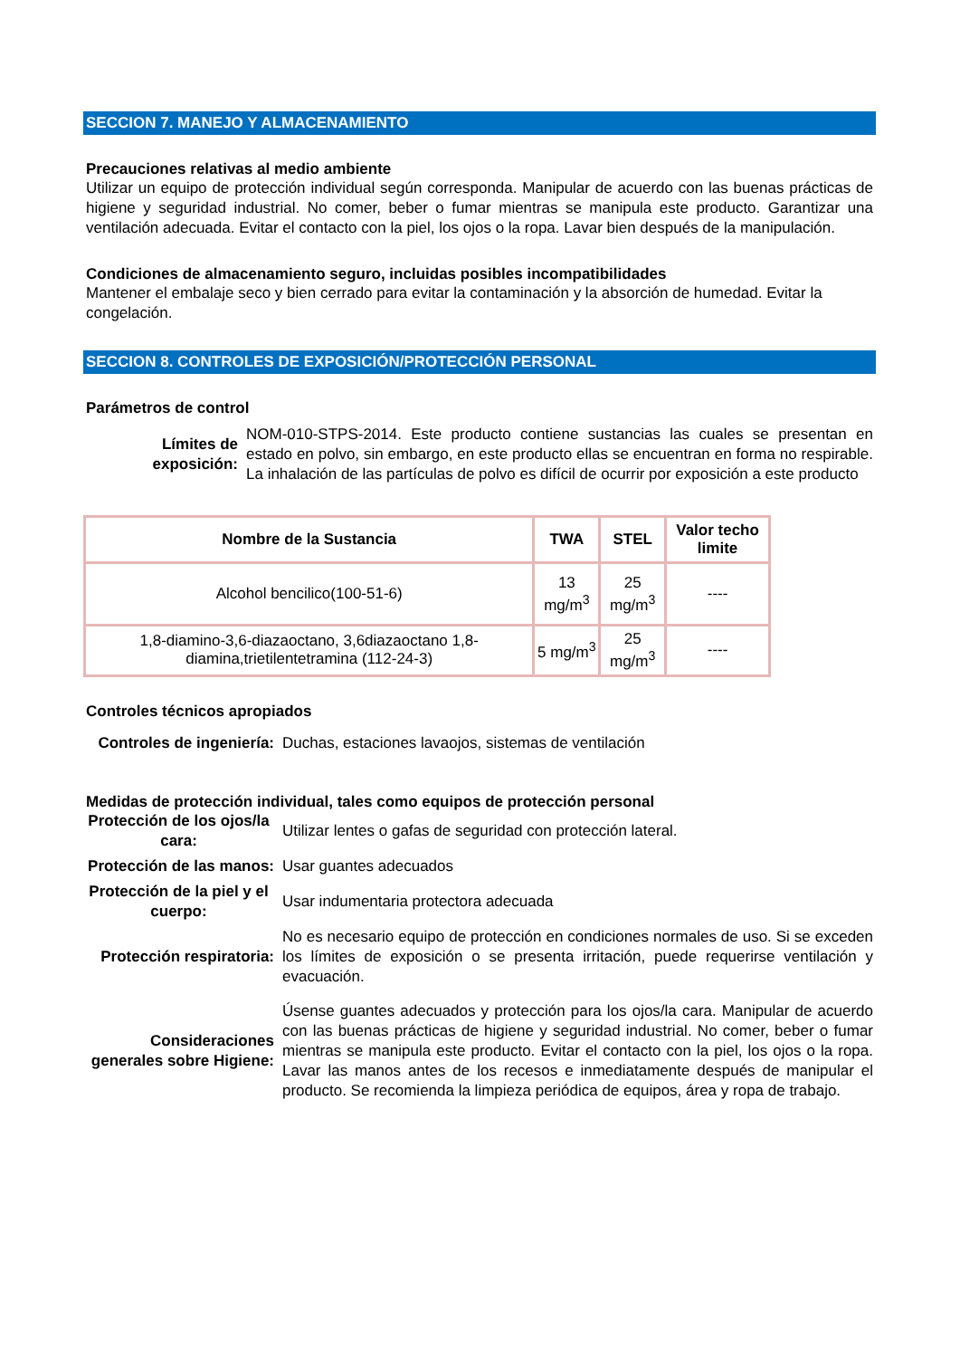SECCION 7. MANEJO Y ALMACENAMIENTO
Precauciones relativas al medio ambiente
Utilizar un equipo de protección individual según corresponda. Manipular de acuerdo con las buenas prácticas de higiene y seguridad industrial. No comer, beber o fumar mientras se manipula este producto. Garantizar una ventilación adecuada. Evitar el contacto con la piel, los ojos o la ropa. Lavar bien después de la manipulación.
Condiciones de almacenamiento seguro, incluidas posibles incompatibilidades
Mantener el embalaje seco y bien cerrado para evitar la contaminación y la absorción de humedad. Evitar la congelación.
SECCION 8. CONTROLES DE EXPOSICIÓN/PROTECCIÓN PERSONAL
Parámetros de control
Límites de exposición:
NOM-010-STPS-2014. Este producto contiene sustancias las cuales se presentan en estado en polvo, sin embargo, en este producto ellas se encuentran en forma no respirable. La inhalación de las partículas de polvo es difícil de ocurrir por exposición a este producto
| Nombre de la Sustancia | TWA | STEL | Valor techo limite |
| --- | --- | --- | --- |
| Alcohol bencilico(100-51-6) | 13 mg/m<sup>3</sup> | 25 mg/m<sup>3</sup> | ---- |
| 1,8-diamino-3,6-diazaoctano, 3,6diazaoctano 1,8-diamina,trietilentetramina (112-24-3) | 5 mg/m<sup>3</sup> | 25 mg/m<sup>3</sup> | ---- |
Controles técnicos apropiados
Controles de ingeniería:
Duchas, estaciones lavaojos, sistemas de ventilación
Medidas de protección individual, tales como equipos de protección personal
Protección de los ojos/la cara:
Utilizar lentes o gafas de seguridad con protección lateral.
Protección de las manos:
Usar guantes adecuados
Protección de la piel y el cuerpo:
Usar indumentaria protectora adecuada
Protección respiratoria:
No es necesario equipo de protección en condiciones normales de uso. Si se exceden los límites de exposición o se presenta irritación, puede requerirse ventilación y evacuación.
Consideraciones generales sobre Higiene:
Úsense guantes adecuados y protección para los ojos/la cara. Manipular de acuerdo con las buenas prácticas de higiene y seguridad industrial. No comer, beber o fumar mientras se manipula este producto. Evitar el contacto con la piel, los ojos o la ropa. Lavar las manos antes de los recesos e inmediatamente después de manipular el producto. Se recomienda la limpieza periódica de equipos, área y ropa de trabajo.